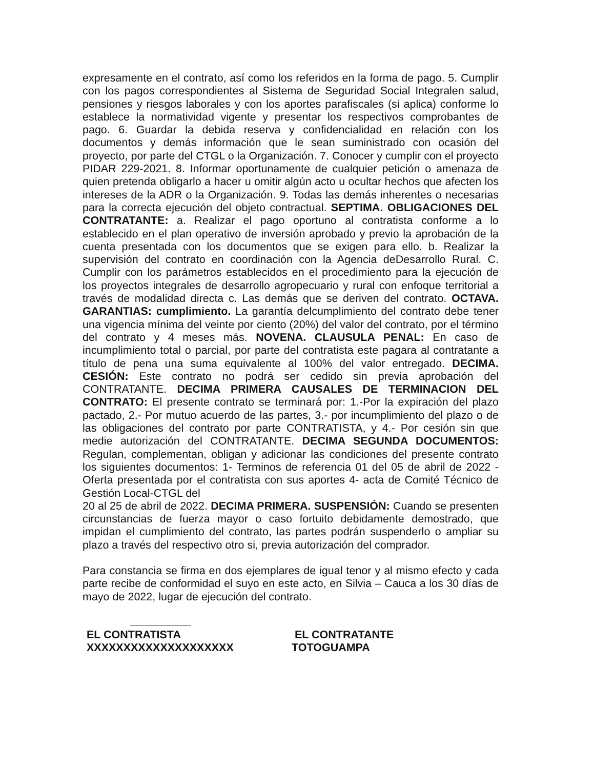expresamente en el contrato, así como los referidos en la forma de pago. 5. Cumplir con los pagos correspondientes al Sistema de Seguridad Social Integralen salud, pensiones y riesgos laborales y con los aportes parafiscales (si aplica) conforme lo establece la normatividad vigente y presentar los respectivos comprobantes de pago. 6. Guardar la debida reserva y confidencialidad en relación con los documentos y demás información que le sean suministrado con ocasión del proyecto, por parte del CTGL o la Organización. 7. Conocer y cumplir con el proyecto PIDAR 229-2021. 8. Informar oportunamente de cualquier petición o amenaza de quien pretenda obligarlo a hacer u omitir algún acto u ocultar hechos que afecten los intereses de la ADR o la Organización. 9. Todas las demás inherentes o necesarias para la correcta ejecución del objeto contractual. SEPTIMA. OBLIGACIONES DEL CONTRATANTE: a. Realizar el pago oportuno al contratista conforme a lo establecido en el plan operativo de inversión aprobado y previo la aprobación de la cuenta presentada con los documentos que se exigen para ello. b. Realizar la supervisión del contrato en coordinación con la Agencia deDesarrollo Rural. C. Cumplir con los parámetros establecidos en el procedimiento para la ejecución de los proyectos integrales de desarrollo agropecuario y rural con enfoque territorial a través de modalidad directa c. Las demás que se deriven del contrato. OCTAVA. GARANTIAS: cumplimiento. La garantía delcumplimiento del contrato debe tener una vigencia mínima del veinte por ciento (20%) del valor del contrato, por el término del contrato y 4 meses más. NOVENA. CLAUSULA PENAL: En caso de incumplimiento total o parcial, por parte del contratista este pagara al contratante a título de pena una suma equivalente al 100% del valor entregado. DECIMA. CESIÓN: Este contrato no podrá ser cedido sin previa aprobación del CONTRATANTE. DECIMA PRIMERA CAUSALES DE TERMINACION DEL CONTRATO: El presente contrato se terminará por: 1.-Por la expiración del plazo pactado, 2.- Por mutuo acuerdo de las partes, 3.- por incumplimiento del plazo o de las obligaciones del contrato por parte CONTRATISTA, y 4.- Por cesión sin que medie autorización del CONTRATANTE. DECIMA SEGUNDA DOCUMENTOS: Regulan, complementan, obligan y adicionar las condiciones del presente contrato los siguientes documentos: 1- Terminos de referencia 01 del 05 de abril de 2022 - Oferta presentada por el contratista con sus aportes 4- acta de Comité Técnico de Gestión Local-CTGL del
20 al 25 de abril de 2022. DECIMA PRIMERA. SUSPENSIÓN: Cuando se presenten circunstancias de fuerza mayor o caso fortuito debidamente demostrado, que impidan el cumplimiento del contrato, las partes podrán suspenderlo o ampliar su plazo a través del respectivo otro si, previa autorización del comprador.
Para constancia se firma en dos ejemplares de igual tenor y al mismo efecto y cada parte recibe de conformidad el suyo en este acto, en Silvia – Cauca a los 30 días de mayo de 2022, lugar de ejecución del contrato.
EL CONTRATISTA
XXXXXXXXXXXXXXXXXXXX
EL CONTRATANTE
TOTOGUAMPA